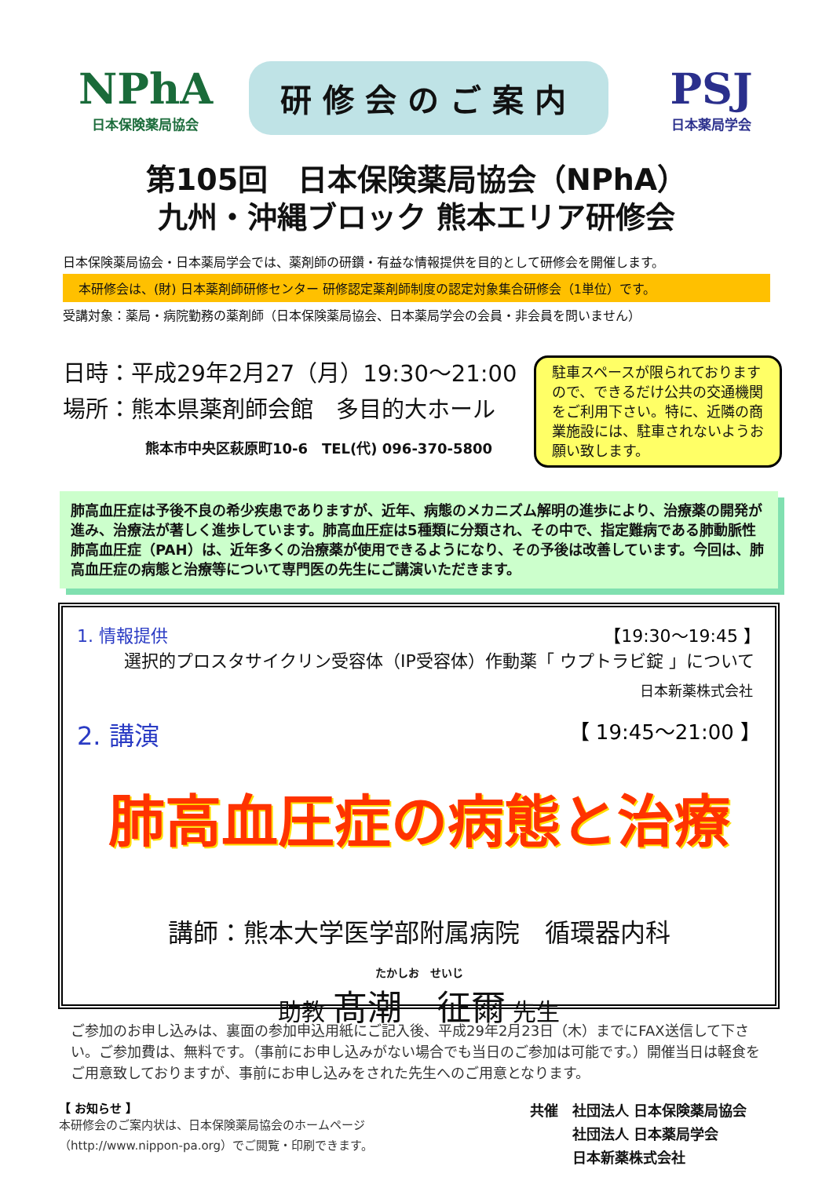NPhA
日本保険薬局協会
研修会のご案内
PSJ
日本薬局学会
第105回　日本保険薬局協会（NPhA）
九州・沖縄ブロック 熊本エリア研修会
日本保険薬局協会・日本薬局学会では、薬剤師の研鑽・有益な情報提供を目的として研修会を開催します。
本研修会は、(財) 日本薬剤師研修センター 研修認定薬剤師制度の認定対象集合研修会（1単位）です。
受講対象：薬局・病院勤務の薬剤師（日本保険薬局協会、日本薬局学会の会員・非会員を問いません）
日時：平成29年2月27（月）19:30～21:00
場所：熊本県薬剤師会館　多目的大ホール
熊本市中央区萩原町10-6　TEL(代) 096-370-5800
駐車スペースが限られておりますので、できるだけ公共の交通機関をご利用下さい。特に、近隣の商業施設には、駐車されないようお願い致します。
肺高血圧症は予後不良の希少疾患でありますが、近年、病態のメカニズム解明の進歩により、治療薬の開発が進み、治療法が著しく進歩しています。肺高血圧症は5種類に分類され、その中で、指定難病である肺動脈性肺高血圧症（PAH）は、近年多くの治療薬が使用できるようになり、その予後は改善しています。今回は、肺高血圧症の病態と治療等について専門医の先生にご講演いただきます。
1. 情報提供 【19:30～19:45 】
選択的プロスタサイクリン受容体（IP受容体）作動薬「 ウプトラビ錠 」について
日本新薬株式会社
2. 講演 【 19:45～21:00 】
肺高血圧症の病態と治療
講師：熊本大学医学部附属病院　循環器内科
たかしお　せいじ
助教 髙潮　征爾 先生
ご参加のお申し込みは、裏面の参加申込用紙にご記入後、平成29年2月23日（木）までにFAX送信して下さい。ご参加費は、無料です。（事前にお申し込みがない場合でも当日のご参加は可能です。）開催当日は軽食をご用意致しておりますが、事前にお申し込みをされた先生へのご用意となります。
【 お知らせ 】
本研修会のご案内状は、日本保険薬局協会のホームページ
（http://www.nippon-pa.org）でご閲覧・印刷できます。
共催　社団法人 日本保険薬局協会
　　　社団法人 日本薬局学会
　　　日本新薬株式会社